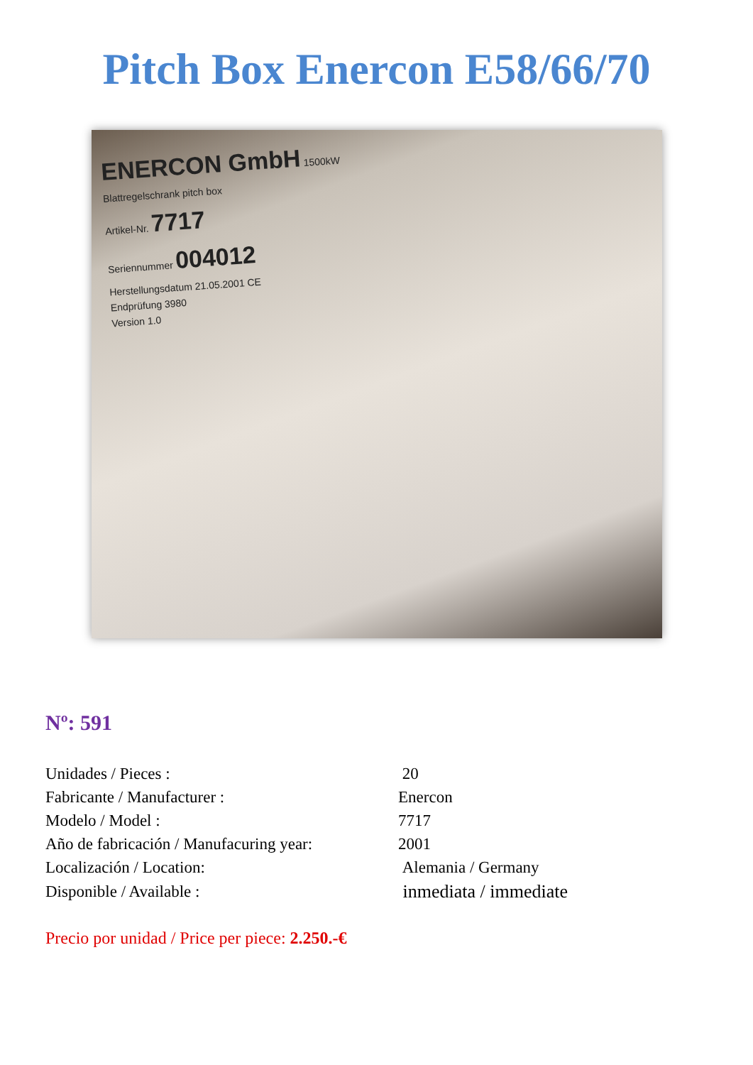Pitch Box Enercon E58/66/70
ENERCON GmbH 1500kW
Blattregelschrank pitch box
Artikel-Nr. 7717
Seriennummer 004012
Herstellungsdatum 21.05.2001 CE
Endprüfung 3980
Version 1.0
Nº: 591
| Unidades / Pieces : | 20 |
| Fabricante / Manufacturer : | Enercon |
| Modelo / Model : | 7717 |
| Año de fabricación / Manufacuring year: | 2001 |
| Localización / Location: | Alemania / Germany |
| Disponible / Available : | inmediata / immediate |
Precio por unidad / Price per piece: 2.250.-€